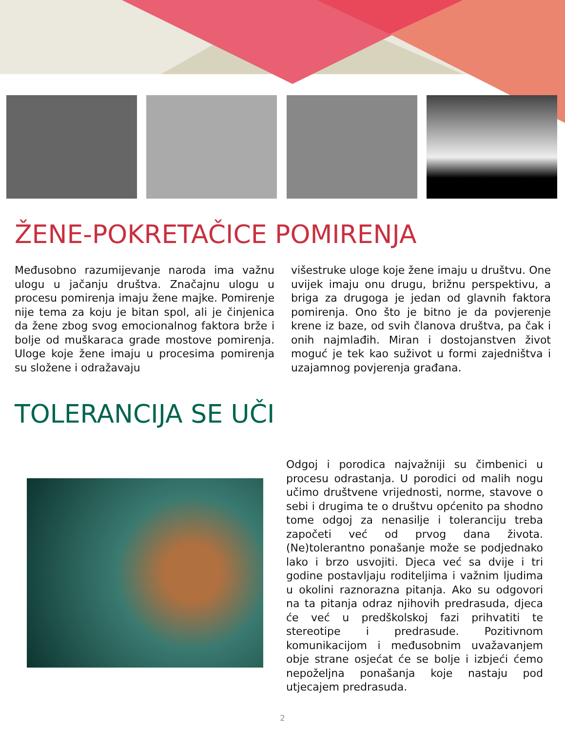ŽENE-POKRETAČICE POMIRENJA
Međusobno razumijevanje naroda ima važnu ulogu u jačanju društva. Značajnu ulogu u procesu pomirenja imaju žene majke. Pomirenje nije tema za koju je bitan spol, ali je činjenica da žene zbog svog emocionalnog faktora brže i bolje od muškaraca grade mostove pomirenja. Uloge koje žene imaju u procesima pomirenja su složene i odražavaju
višestruke uloge koje žene imaju u društvu. One uvijek imaju onu drugu, brižnu perspektivu, a briga za drugoga je jedan od glavnih faktora pomirenja. Ono što je bitno je da povjerenje krene iz baze, od svih članova društva, pa čak i onih najmlađih. Miran i dostojanstven život moguć je tek kao suživot u formi zajedništva i uzajamnog povjerenja građana.
TOLERANCIJA SE UČI
Odgoj i porodica najvažniji su čimbenici u procesu odrastanja. U porodici od malih nogu učimo društvene vrijednosti, norme, stavove o sebi i drugima te o društvu općenito pa shodno tome odgoj za nenasilje i toleranciju treba započeti već od prvog dana života. (Ne)tolerantno ponašanje može se podjednako lako i brzo usvojiti. Djeca već sa dvije i tri godine postavljaju roditeljima i važnim ljudima u okolini raznorazna pitanja. Ako su odgovori na ta pitanja odraz njihovih predrasuda, djeca će već u predškolskoj fazi prihvatiti te stereotipe i predrasude. Pozitivnom komunikacijom i međusobnim uvažavanjem obje strane osjećat će se bolje i izbjeći ćemo nepoželjna ponašanja koje nastaju pod utjecajem predrasuda.
2